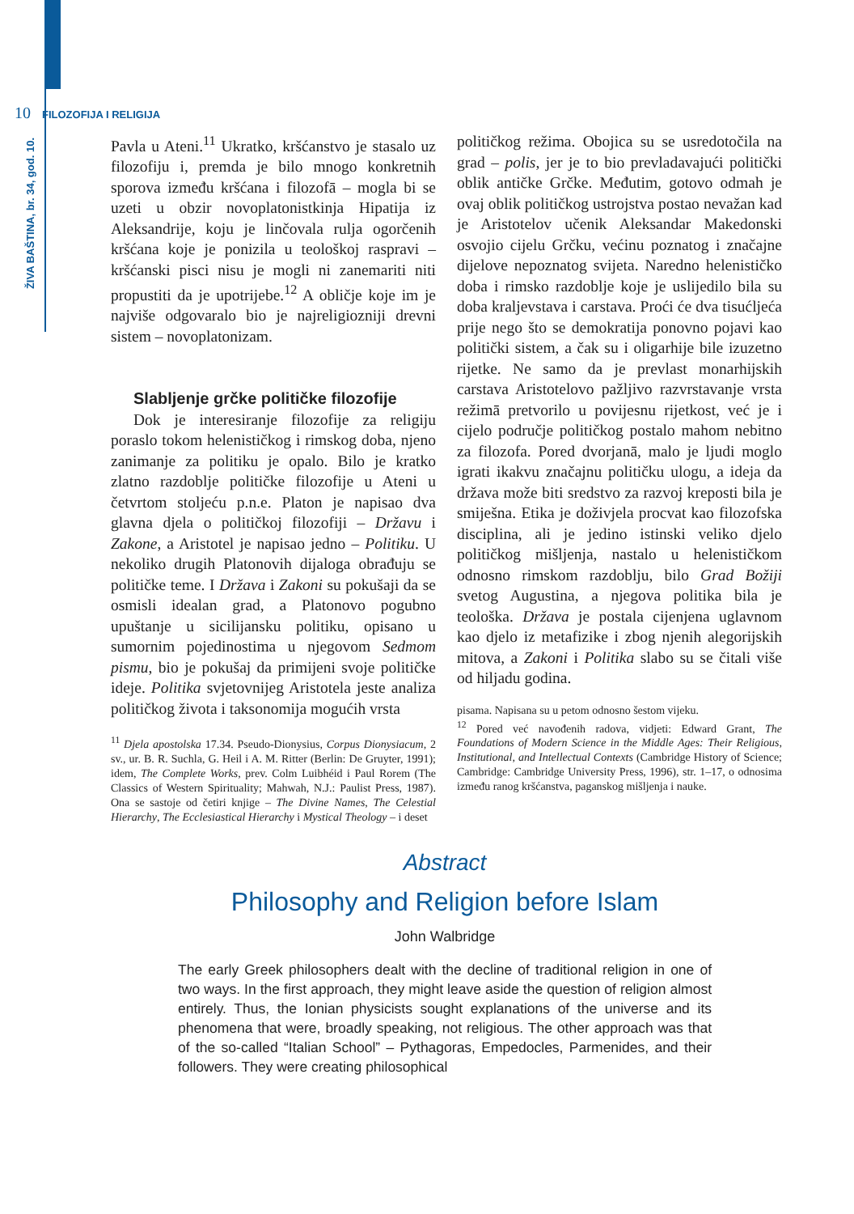10 FILOZOFIJA I RELIGIJA
ŽIVA BAŠTINA, br. 34, god. 10.
Pavla u Ateni.<sup>11</sup> Ukratko, kršćanstvo je stasalo uz filozofiju i, premda je bilo mnogo konkretnih sporova između kršćana i filozofā – mogla bi se uzeti u obzir novoplatonistkinja Hipatija iz Aleksandrije, koju je linčovala rulja ogorčenih kršćana koje je ponizila u teološkoj raspravi – kršćanski pisci nisu je mogli ni zanemariti niti propustiti da je upotrijebe.<sup>12</sup> A obličje koje im je najviše odgovaralo bio je najreligiozniji drevni sistem – novoplatonizam.
Slabljenje grčke političke filozofije
Dok je interesiranje filozofije za religiju poraslo tokom helenističkog i rimskog doba, njeno zanimanje za politiku je opalo. Bilo je kratko zlatno razdoblje političke filozofije u Ateni u četvrtom stoljeću p.n.e. Platon je napisao dva glavna djela o političkoj filozofiji – Državu i Zakone, a Aristotel je napisao jedno – Politiku. U nekoliko drugih Platonovih dijaloga obrađuju se političke teme. I Država i Zakoni su pokušaji da se osmisli idealan grad, a Platonovo pogubno upuštanje u sicilijansku politiku, opisano u sumornim pojedinostima u njegovom Sedmom pismu, bio je pokušaj da primijeni svoje političke ideje. Politika svjetovnijeg Aristotela jeste analiza političkog života i taksonomija mogućih vrsta
<sup>11</sup> Djela apostolska 17.34. Pseudo-Dionysius, Corpus Dionysiacum, 2 sv., ur. B. R. Suchla, G. Heil i A. M. Ritter (Berlin: De Gruyter, 1991); idem, The Complete Works, prev. Colm Luibhéid i Paul Rorem (The Classics of Western Spirituality; Mahwah, N.J.: Paulist Press, 1987). Ona se sastoje od četiri knjige – The Divine Names, The Celestial Hierarchy, The Ecclesiastical Hierarchy i Mystical Theology – i deset
političkog režima. Obojica su se usredotočila na grad – polis, jer je to bio prevladavajući politički oblik antičke Grčke. Međutim, gotovo odmah je ovaj oblik političkog ustrojstva postao nevažan kad je Aristotelov učenik Aleksandar Makedonski osvojio cijelu Grčku, većinu poznatog i značajne dijelove nepoznatog svijeta. Naredno helenističko doba i rimsko razdoblje koje je uslijedilo bila su doba kraljevstava i carstava. Proći će dva tisućljeća prije nego što se demokratija ponovno pojavi kao politički sistem, a čak su i oligarhije bile izuzetno rijetke. Ne samo da je prevlast monarhijskih carstava Aristotelovo pažljivo razvrstavanje vrsta režimā pretvorilo u povijesnu rijetkost, već je i cijelo područje političkog postalo mahom nebitno za filozofa. Pored dvorjanā, malo je ljudi moglo igrati ikakvu značajnu političku ulogu, a ideja da država može biti sredstvo za razvoj kreposti bila je smiješna. Etika je doživjela procvat kao filozofska disciplina, ali je jedino istinski veliko djelo političkog mišljenja, nastalo u helenističkom odnosno rimskom razdoblju, bilo Grad Boži ji svetog Augustina, a njegova politika bila je teološka. Država je postala cijenjena uglavnom kao djelo iz metafizike i zbog njenih alegorijskih mitova, a Zakoni i Politika slabo su se čitali više od hiljadu godina.
pisama. Napisana su u petom odnosno šestom vijeku.
<sup>12</sup> Pored već navođenih radova, vidjeti: Edward Grant, The Foundations of Modern Science in the Middle Ages: Their Religious, Institutional, and Intellectual Contexts (Cambridge History of Science; Cambridge: Cambridge University Press, 1996), str. 1–17, o odnosima između ranog kršćanstva, paganskog mišljenja i nauke.
Abstract
Philosophy and Religion before Islam
John Walbridge
The early Greek philosophers dealt with the decline of traditional religion in one of two ways. In the first approach, they might leave aside the question of religion almost entirely. Thus, the Ionian physicists sought explanations of the universe and its phenomena that were, broadly speaking, not religious. The other approach was that of the so-called “Italian School” – Pythagoras, Empedocles, Parmenides, and their followers. They were creating philosophical